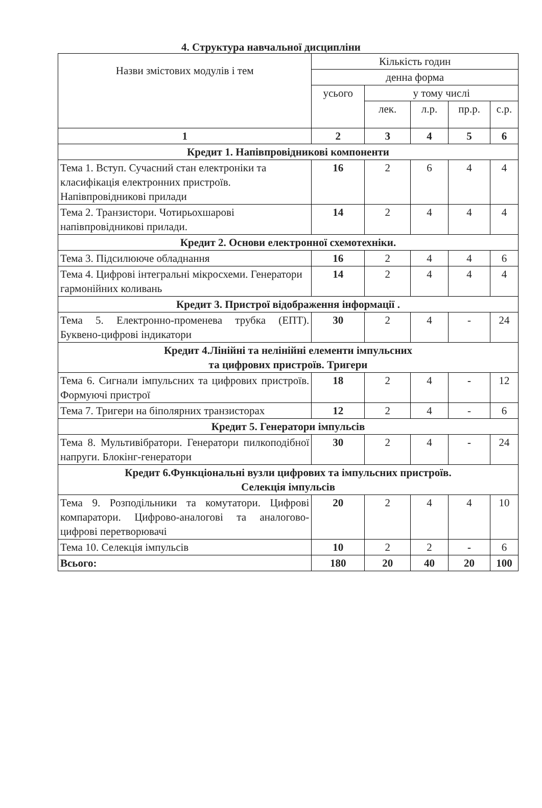4. Структура навчальної дисципліни
| Назви змістових модулів і тем | Кількість годин | | | | |
| --- | --- | --- | --- | --- | --- |
| | денна форма | | | | |
| | усього | у тому числі | | | |
| | | лек. | л.р. | пр.р. | с.р. |
| 1 | 2 | 3 | 4 | 5 | 6 |
| Кредит 1. Напівпровідникові компоненти | | | | | |
| Тема 1. Вступ. Сучасний стан електроніки та класифікація електронних пристроїв. Напівпровідникові прилади | 16 | 2 | 6 | 4 | 4 |
| Тема 2. Транзистори. Чотирьохшарові напівпровідникові прилади. | 14 | 2 | 4 | 4 | 4 |
| Кредит 2. Основи електронної схемотехніки. | | | | | |
| Тема 3. Підсилююче обладнання | 16 | 2 | 4 | 4 | 6 |
| Тема 4. Цифрові інтегральні мікросхеми. Генератори гармонійних коливань | 14 | 2 | 4 | 4 | 4 |
| Кредит 3. Пристрої відображення інформації . | | | | | |
| Тема 5. Електронно-променева трубка (ЕПТ). Буквено-цифрові індикатори | 30 | 2 | 4 | - | 24 |
| Кредит 4.Лінійні та нелінійні елементи імпульсних та цифрових пристроїв. Тригери | | | | | |
| Тема 6. Сигнали імпульсних та цифрових пристроїв. Формуючі пристрої | 18 | 2 | 4 | - | 12 |
| Тема 7. Тригери на біполярних транзисторах | 12 | 2 | 4 | - | 6 |
| Кредит 5. Генератори імпульсів | | | | | |
| Тема 8. Мультивібратори. Генератори пилкоподібної напруги. Блокінг-генератори | 30 | 2 | 4 | - | 24 |
| Кредит 6.Функціональні вузли цифрових та імпульсних пристроїв. Селекція імпульсів | | | | | |
| Тема 9. Розподільники та комутатори. Цифрові компаратори. Цифрово-аналогові та аналогово-цифрові перетворювачі | 20 | 2 | 4 | 4 | 10 |
| Тема 10. Селекція імпульсів | 10 | 2 | 2 | - | 6 |
| Всього: | 180 | 20 | 40 | 20 | 100 |